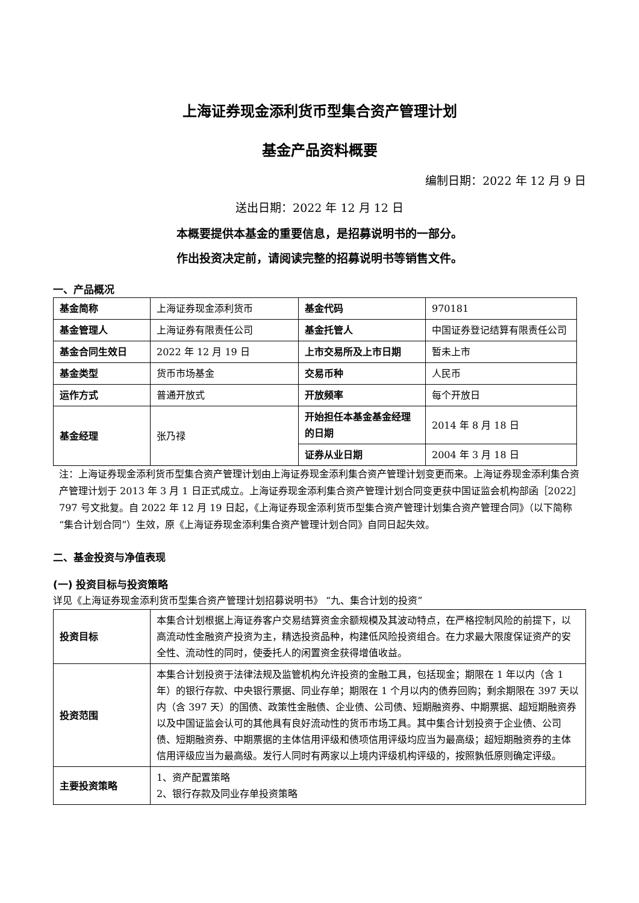上海证券现金添利货币型集合资产管理计划
基金产品资料概要
编制日期：2022 年 12 月 9 日
送出日期：2022 年 12 月 12 日
本概要提供本基金的重要信息，是招募说明书的一部分。
作出投资决定前，请阅读完整的招募说明书等销售文件。
一、产品概况
| 基金简称 | 上海证券现金添利货币 | 基金代码 | 970181 |
| 基金管理人 | 上海证券有限责任公司 | 基金托管人 | 中国证券登记结算有限责任公司 |
| 基金合同生效日 | 2022 年 12 月 19 日 | 上市交易所及上市日期 | 暂未上市 |
| 基金类型 | 货币市场基金 | 交易币种 | 人民币 |
| 运作方式 | 普通开放式 | 开放频率 | 每个开放日 |
| 基金经理 | 张乃禄 | 开始担任本基金基金经理的日期 | 2014 年 8 月 18 日 |
| | | 证券从业日期 | 2004 年 3 月 18 日 |
注：上海证券现金添利货币型集合资产管理计划由上海证券现金添利集合资产管理计划变更而来。上海证券现金添利集合资产管理计划于 2013 年 3 月 1 日正式成立。上海证券现金添利集合资产管理计划合同变更获中国证监会机构部函［2022］797 号文批复。自 2022 年 12 月 19 日起，《上海证券现金添利货币型集合资产管理计划集合资产管理合同》（以下简称“集合计划合同”）生效，原《上海证券现金添利集合资产管理计划合同》自同日起失效。
二、基金投资与净值表现
(一) 投资目标与投资策略
详见《上海证券现金添利货币型集合资产管理计划招募说明书》 “九、集合计划的投资”
| 投资目标 | 本集合计划根据上海证券客户交易结算资金余额规模及其波动特点，在严格控制风险的前提下，以高流动性金融资产投资为主，精选投资品种，构建低风险投资组合。在力求最大限度保证资产的安全性、流动性的同时，使委托人的闲置资金获得增值收益。 |
| 投资范围 | 本集合计划投资于法律法规及监管机构允许投资的金融工具，包括现金；期限在 1 年以内（含 1 年）的银行存款、中央银行票据、同业存单；期限在 1 个月以内的债券回购；剩余期限在 397 天以内（含 397 天）的国债、政策性金融债、企业债、公司债、短期融资券、中期票据、超短期融资券以及中国证监会认可的其他具有良好流动性的货币市场工具。其中集合计划投资于企业债、公司债、短期融资券、中期票据的主体信用评级和债项信用评级均应当为最高级；超短期融资券的主体信用评级应当为最高级。发行人同时有两家以上境内评级机构评级的，按照孰低原则确定评级。 |
| 主要投资策略 | 1、资产配置策略 2、银行存款及同业存单投资策略 |